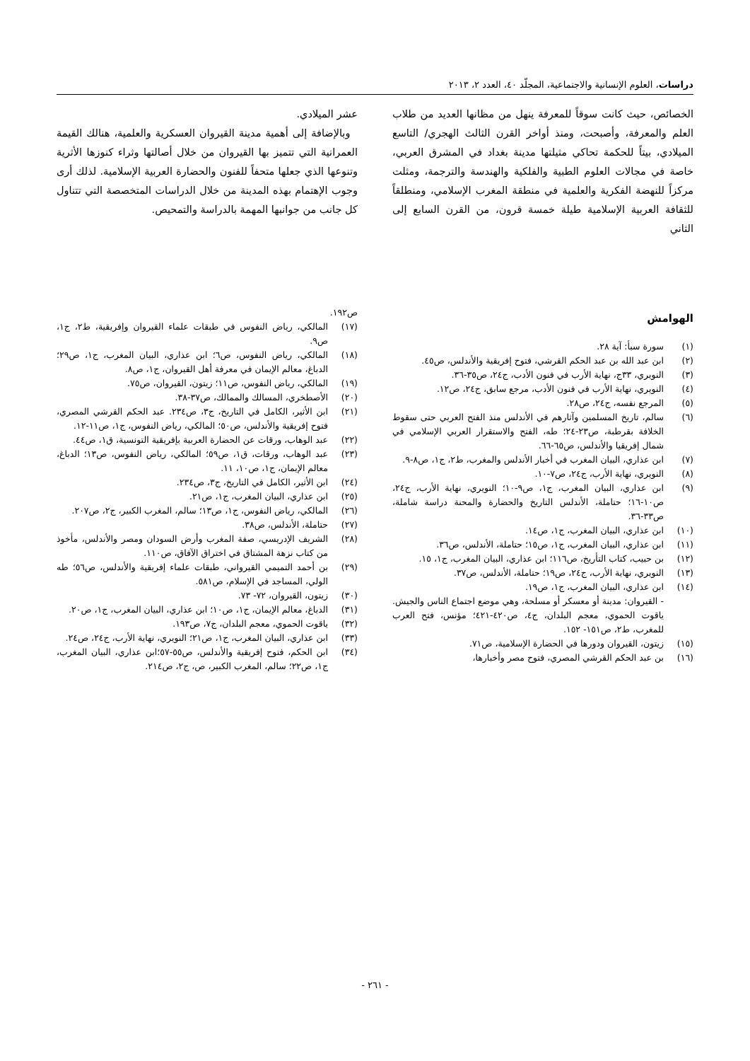دراسات، العلوم الإنسانية والاجتماعية، المجلّد ٤٠، العدد ٢، ٢٠١٣
الخصائص، حيث كانت سوقاً للمعرفة ينهل من مظانها العديد من طلاب العلم والمعرفة، وأصبحت، ومنذ أواخر القرن الثالث الهجري/ التاسع الميلادي، بيتاً للحكمة تحاكي مثيلتها مدينة بغداد في المشرق العربي، خاصة في مجالات العلوم الطبية والفلكية والهندسة والترجمة، ومثلت مركزاً للنهضة الفكرية والعلمية في منطقة المغرب الإسلامي، ومنطلقاً للثقافة العربية الإسلامية طيلة خمسة قرون، من القرن السابع إلى الثاني
عشر الميلادي.
وبالإضافة إلى أهمية مدينة القيروان العسكرية والعلمية، هنالك القيمة العمرانية التي تتميز بها القيروان من خلال أصالتها وثراء كنوزها الأثرية وتنوعها الذي جعلها متحفاً للفنون والحضارة العربية الإسلامية. لذلك أرى وجوب الإهتمام بهذه المدينة من خلال الدراسات المتخصصة التي تتناول كل جانب من جوانبها المهمة بالدراسة والتمحيص.
الهوامش
(١) سورة سبأ: آية ٢٨.
(٢) ابن عبد الله بن عبد الحكم القرشي، فتوح إفريقية والأندلس، ص٤٥.
(٣) النويري، ٣٣ج، نهاية الأرب في فنون الأدب، ج٢٤، ص٣٥-٣٦.
(٤) النويري، نهاية الأرب في فنون الأدب، مرجع سابق، ج٢٤، ص١٢.
(٥) المرجع نفسه، ج٢٤، ص٢٨.
(٦) سالم، تاريخ المسلمين وآثارهم في الأندلس منذ الفتح العربي حتى سقوط الخلافة بقرطبة، ص٢٣-٢٤؛ طه، الفتح والاستقرار العربي الإسلامي في شمال إفريقيا والأندلس، ص٦٥-٦٦.
(٧) ابن عذاري، البيان المغرب في أخبار الأندلس والمغرب، ط٢، ج١، ص٨-٩.
(٨) النويري، نهاية الأرب، ج٢٤، ص٧-١٠.
(٩) ابن عذاري، البيان المغرب، ج١، ص٩-١٠؛ النويري، نهاية الأرب، ج٢٤، ص١٠-١٦؛ حتاملة، الأندلس التاريخ والحضارة والمحنة دراسة شاملة، ص٣٣-٣٦.
(١٠) ابن عذاري، البيان المغرب، ج١، ص١٤.
(١١) ابن عذاري، البيان المغرب، ج١، ص١٥؛ حتاملة، الأندلس، ص٣٦.
(١٢) بن حبيب، كتاب التأريخ، ص١١٦؛ ابن عذاري، البيان المغرب، ج١، ١٥.
(١٣) النويري، نهاية الأرب، ج٢٤، ص١٩؛ حتاملة، الأندلس، ص٣٧.
(١٤) ابن عذاري، البيان المغرب، ج١، ص١٩.
- القيروان: مدينة أو معسكر أو مسلحة، وهي موضع اجتماع الناس والجيش. ياقوت الحموي، معجم البلدان، ج٤، ص٤٢٠-٤٢١؛ مؤنس، فتح العرب للمغرب، ط٢، ص١٥١- ١٥٢.
(١٥) زيتون، القيروان ودورها في الحضارة الإسلامية، ص٧١.
(١٦) بن عبد الحكم القرشي المصري، فتوح مصر وأخبارها،
ص١٩٢.
(١٧) المالكي، رياض النفوس في طبقات علماء القيروان وإفريقية، ط٢، ج١، ص٩.
(١٨) المالكي، رياض النفوس، ص٦؛ ابن عذاري، البيان المغرب، ج١، ص٢٩؛ الدباغ، معالم الإيمان في معرفة أهل القيروان، ج١، ص٨.
(١٩) المالكي، رياض النفوس، ص١١؛ زيتون، القيروان، ص٧٥.
(٢٠) الأصطخري، المسالك والممالك، ص٣٧-٣٨.
(٢١) ابن الأثير، الكامل في التاريخ، ج٣، ص٢٣٤. عبد الحكم القرشي المصري، فتوح إفريقية والأندلس، ص٥٠؛ المالكي، رياض النفوس، ج١، ص١١-١٢.
(٢٢) عبد الوهاب، ورقات عن الحضارة العربية بإفريقية التونسية، ق١، ص٤٤.
(٢٣) عبد الوهاب، ورقات، ق١، ص٥٩؛ المالكي، رياض النفوس، ص١٣؛ الدباغ، معالم الإيمان، ج١، ص١٠، ١١.
(٢٤) ابن الأثير، الكامل في التاريخ، ج٣، ص٢٣٤.
(٢٥) ابن عذاري، البيان المغرب، ج١، ص٢١.
(٢٦) المالكي، رياض النفوس، ج١، ص١٣؛ سالم، المغرب الكبير، ج٢، ص٢٠٧.
(٢٧) حتاملة، الأندلس، ص٣٨.
(٢٨) الشريف الإدريسي، صفة المغرب وأرض السودان ومصر والأندلس، مأخوذ من كتاب نزهة المشتاق في اختراق الآفاق، ص١١٠.
(٢٩) بن أحمد التميمي القيرواني، طبقات علماء إفريقية والأندلس، ص٥٦؛ طه الولي، المساجد في الإسلام، ص٥٨١.
(٣٠) زيتون، القيروان، ٧٢- ٧٣.
(٣١) الدباغ، معالم الإيمان، ج١، ص١٠؛ ابن عذاري، البيان المغرب، ج١، ص٢٠.
(٣٢) ياقوت الحموي، معجم البلدان، ج٧، ص١٩٣.
(٣٣) ابن عذاري، البيان المغرب، ج١، ص٢١؛ النويري، نهاية الأرب، ج٢٤، ص٢٤.
(٣٤) ابن الحكم، فتوح إفريقية والأندلس، ص٥٥-٥٧؛ابن عذاري، البيان المغرب، ج١، ص٢٢؛ سالم، المغرب الكبير، ص، ج٢، ص٢١٤.
- ٢٦١ -